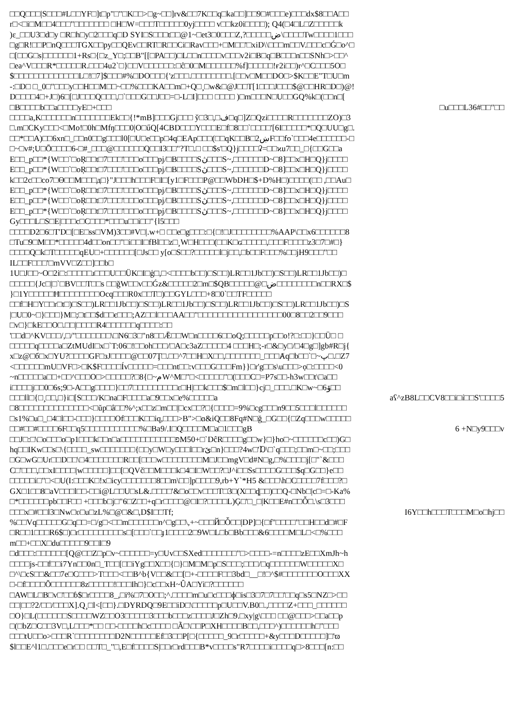□□Q□□□|S□□□#L□□YF□]t□p"□"□K□□>□g~□□]rv&□□7K□□q□ka□□]□□9□#□□□e)□□□dx$8□□A□□
r□<□i□M□□4□□□"□□□□□□□ □H□W=□□□T□□□□□0yj□□□□ v□□kz0i□□□□); Q4(□4□L□Z□□□□□k
)ɛ_□□U3□d□y □R□h□y□2□□□q□D SYI□S□□□t□□@1~□et3□0□□□Z,?□□□□□ض\□□□□Tw□□□□1□□□
□g□R!□□P□nQ□□□TGX□□py□□QEv□□RT□R□□Ci□Rav□□□+□M□□'□xiD\\□□□m□□V.□□□c□Ǵ□o^□
□[□□G□s|□□□□□□1+Rs□{□z_Y□;□□B"[[□PA□□)□L□□n□□□□v□□□v2i□B□q□B□□□n□□SNh□>□□^
□ea^V□□□R*□□□□□R.□□□4u2`□}□□V□□□□□□:□ĉ□0□M□□□□□□%f]□□□□□!ғ2i□□)r^□C□□□5O□
$□□□□□□□□□□□□□L□!□7]$□□□#%□DO□□□{'z□□□.□□□□□□□□.[□□v□M□□DO□>$K□□E"T□U□m
-:□D□ □_0□"□□□y□□H□□M□□~□□%□□□KA□□m□+Q□¸□w&□@J□□T[1□□□J□□□$@□□HR□D□)@!
D□□□□4□+J□)6□[□J□□□Q□□□,□`□□□G□□J□□=□-L□I]□□□ □□□□ )□m□□□N□U□□GQ%k□(□□n□[
□B□□□□b□□a□□□□yE□+□□□ □u□□□L36#□□″□□
□□□□a,K□□□□□□n□□□□□□□Ek□□{!*mB]□□□Gj□□□ y̌□3□,□ف□q□]Z□Qzi□□□□R□□□□□□□ZO)□3
□.m□CKy□□□<□Mo!□0h□Mfŋ□□□0|O□űQ[4CBD□□□Y□□□E□f□8□□`□□□□'[6I□□□□□*□Q□UU□g□.
□□*□□A)□□6xn□_□□n0□□g□□□l0[□U□e□□p□4q□EAp□□□(□□qK□□B□2ښF□□fo`□□□4e□□□□□□-□
□~□v#;U□Ō□□□□6-□#_□□□@□□□□□□Q□□I3□□"?T□.□ □□$s'□Q}j□□□□ʡ=□□ϰu7□□_□{□□G□□a
E□□_p□□*{W□□`□oŖ□□t□7□□□'□□□o□□□pj/□B□□□□Sڽ□□□S~,□□□□□□D~□8]□□x□H□Q}j□□□□
E□□_p□□*{W□□`□oŖ□□t□7□□□'□□□o□□□pj/□B□□□□Sڽ□□□S~,□□□□□□D~□8]□□x□H□Q}j□□□□
k□□2c□□co7□ϴ□□M□□□д□}"J□□□h□□□F□I□[y1□F□□□P@□□WbDH□$+D%H□)□□□□(□□ ,□□Au□
E□□_p□□*{W□□`□oŖ□□t□7□□□'□□□o□□□pj/□B□□□□Sڽ□□□S~,□□□□□□D~□8]□□x□H□Q}j□□□□
E□□_p□□*{W□□`□oŖ□□t□7□□□'□□□o□□□pj/□B□□□□Sڽ□□□S~,□□□□□□D~□8]□□x□H□Q}j□□□□
E□□_p□□*{W□□`□oŖ□□t□7□□□'□□□o□□□pj/□B□□□□Sڽ□□□S~,□□□□□□D~□8]□□x□H□Q}j□□□□
Gy□□□L□S□E|□□□c□C□□□*□□□u□□i□□"{l5□□□
□□□□D2□6□T'D□[□E□ss□VM)3□□#V□|.w+□ □□e□g□□□:□{□!□J□□□□□□□□%AAP\□□x6□□□□□□8
□Tu□9□M□□*□□□□□4d□□on□□"□i□□I□fBl□□z□¸W□H□□□(□□K□ɢ□□□□□,□□□F□□□□z3□7□#□}
□□□□Q□k□T□□□□□qEU□+□□□□□□[□Js□□ y[o□S□□?□□□□□l□j□□,□b□□F□□□%□□jH9□□□"□□
IL□□F□□□'□mVV□Z□□]□□b□
1U□J□□~O□2i□:□□□□□ɹ□□□U□□ÜK□I□ģ□,□<□□□□b□□)□S□□)LR□□1Jb□□)□S□□)LR□□1Jb□□)□
□□□□□{Jc□|□`□BV□□T□□s □□ğW□□v□□Ǵz&□□□□□2□m□$QB□□□□□@□ض□□□□□□□□n□□RX□$
}□1Y□□□□□Ħ□□□□□□□□Ocq□□□R0x□□T□)□□GYL□□□+8□0`□□TF□□□□□
□□f□H□Y□□r□t□)□S□□)LR□□1Jb□□)□S□□)LR□□1Jb□□)□S□□)LR□□1Jb□□)□S□□)LR□□1Jb□□)□S
|□U□0~□}□□□}M□;□t□□$d□□є□□□;AZ□□l□□□AA□□"□□□□□□□□□□□□□□□□□00□8□□2□□9□□□
□v□}□kE□□O□.□□|□□□□R4□□□□□□q□□□□:□□
'□□d□^KV□□□/,□/"□□□□□□□\□N6□3□"n8□□Ǣ□□W□n□□□□6□□oQ;□□□□□p□□o!?□:□□}□□Ü□ □
□□□□□q□□□□a□ZtMUdI□x□`T:06□!□□oh□□□/□A□c3aZ□□□□□4 □□□H□;-r□&□y□/□4□g□]gb#R□j{
x□z@□б□x□YU?□□□□GF□зJ□□□□@□□07Ţ□.□□^7□□H□X□□,□□□□□□□_□□□Ⱥq□b□□`□~پ□.□Z7
<□□□□□□mU□VF□>□K$F□□□□Ív□□□□□=□□□nt□□:v□□□G□□□Fm}}□r'g□□s\u□□□>ọ□:□□□□<0
~n□□□□□a□□+□□^□□□O□>□□□□□?□8{□~مW^M□"□<□□□□□"□(□□□C□=P7s□□-h3w□□t\□a□□
i□□□□j□□0□6s;9□-A□□g□□□□}□□7□□□□□□□□□ɛ□H|□□k□□□$□m□l□□}cj□_□□□.□K□w~□ۆ6□□
□□□ll□{□¸□□,□}i□[S□□□/K□na□F□□□□a□9□□x□e%□□□□□a aʕ^zB8L□□CV8□□i□í□□S'□□□□5
□8□□□□□□□□□□□□□□<□ŭp□â□□%^;x□□z□m□□|□cx□□?□{□□□□=9%□cg□□□n9□□5□□□l□□□□□□
□s1%□u□_□4□l□□-□□□}□□□□Of□□□K□□iq,□□□>B">□ɑ&iQ□□8Fq#N□ğ_□G□□{□Zq□□□w□□□□□
□□#□□#□□□□6F□□q5□□□□□□□□□□□%□Ba9/.I□Q□□□□M□a□1□□□gB 6 +N□y9□□□v
□□J□:□\□o□□□o□p1□□□k□□n□a□□□□□□□□□□□פM50+□`DĉR□□□□g□□w}□}ho□~□□□□□□c□□)G□
hq□□IKw□□s□\{□□□□_sw□□□□□□□{□□y□W□y□□□l□□rێ□n}□□□?4w□'Ɒ\□`q□□□;□□m□~□□;□□□
□G□wG□Ur□□D□□\□4□□□□□□□R□□[□□□w□□□□□□□□M□J□□mgV□d#N□g,□%□□□□j[□"`&□□□
C□'□□□,□□xI□□□□|w□□□□□]□□[□QVč□□M□□□k□4□I□W□□?□J^i□□Ss□□□□G□□□$q□G□□}e□□
□□□□□i□"□<□U(I:□□□K□!x□icy□□□□□□□8□□m\□□]p□□□□9,rb+Y`*H5 &□□□\h□C□□□□7f□□□?□
GX□1□□8□aV□□□l□□-□□i@L□□U□sL&.□□□□'&□o□□v□□□T□3□(X□□ȡ□□)□□Q-□Nb□|c□=□-Ka%
□*□□□□□□pb□□F□□ +□□□b□j□"6□Z□□+q□r□□□□@□I□?□□□□L)Ģ□'□_□|K□□E#n□□Ȱ□.\s□3□□□
□□□x□#□□l3□Nw□ʋ□u□zL%□@□&□,D$I□□Tf; I6Y□□h□□□T□□□M□o□hj□□
%□□Vq□□□□□G□q□□=□/g□<□□m□□□□□□n^□g□□\,+~□□□Й□Ȱ□□|DP]□{□f"□□□□"□□H□□d□#□F
□R□□1□□□R6$□)□r□□□□□□□□□s□[□□□`□□ɟ1□□□□2□9W□L□b□Bb□□□&6□□□□M□L□<□%□□□
m□□+□□X□du□□□□□9□□I□9
□d□□□:□□□□□□[Q@□□Z□p□v~□□□□□□=y□Uv□□SXed□□□□□□□"□>□□□□-=n□□□□zE□□XmJh~h
□□□□js-□□f□□i7Yn□□0n□_T□□[□□iYg□□X□□{□}□M□M□p□S□□□;□□□/□q□□□□□□W□□□□□X□
□^\□cS□□&□□7e□C□□□>T□□□<□□B^b{V□□&□□[□+-□□□□F□□3bd□__□!□^$#□□□□□□□O□□□XX
□-□f□□□□Ŏ□□□□□□8z□□□□□!□□□Ih□}□c□□xH~ÛA□Yi□?□□□□□□
□AW□L□B□v□'□□ɓ$□r□□□□8_,□i%□7□O□□;^.□□□□m□u□c□□□ɸ□is□3□7□7□□'□□q□s5□NZ□>□□
□□|□□?2/□□/□□□X].Q¸□l<[□□}.□DYRDQ□9E□□iD□\□□□□□p□U□□V.B0□.,□□□□Z+□□□_□□□□□□
□O}□L(□□□□□□S□□□□WZ□□O3□□□□□3□□□b□□□z□□□□J□Zh□9.□xy|g\□□□ □□@□□□>□□a□□p
□(□bZ□C□□3V□,L□□□*□□ □□-□□□□h□c□□□□ □Ã□\□□P□XH□□□□B□□,□□□^)□□□□□□h□"□□□
□□□tU□□o>□□□R`□□□□□□□□D2N□□□□□Ef□3□□P[□{□□□□□_9□r□□□□□+&y□□□D□□□□□]□'ϖ
$l□□E^l1□.□□□e□r□□ □□T□_"□,E□f□□□□S|□□r□rd□□□B*v□□□□s"R7□□□□i□□□□q□>8□□□[n:□□